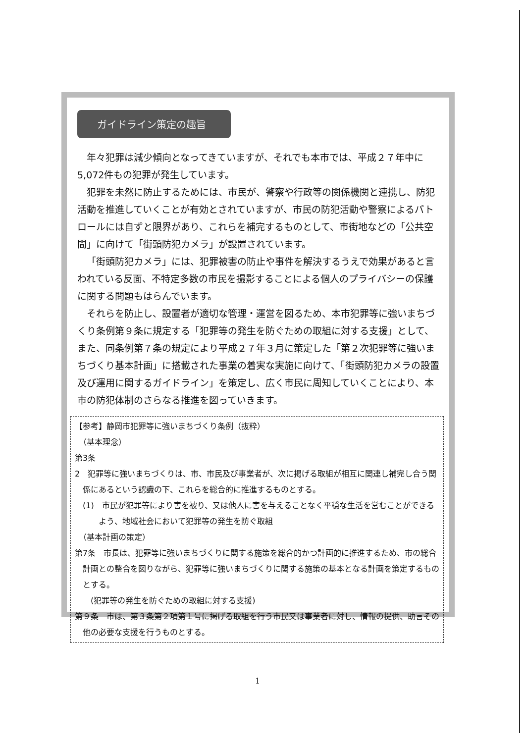ガイドライン策定の趣旨
年々犯罪は減少傾向となってきていますが、それでも本市では、平成２７年中に5,072件もの犯罪が発生しています。
犯罪を未然に防止するためには、市民が、警察や行政等の関係機関と連携し、防犯活動を推進していくことが有効とされていますが、市民の防犯活動や警察によるパトロールには自ずと限界があり、これらを補完するものとして、市街地などの「公共空間」に向けて「街頭防犯カメラ」が設置されています。
「街頭防犯カメラ」には、犯罪被害の防止や事件を解決するうえで効果があると言われている反面、不特定多数の市民を撮影することによる個人のプライバシーの保護に関する問題もはらんでいます。
それらを防止し、設置者が適切な管理・運営を図るため、本市犯罪等に強いまちづくり条例第９条に規定する「犯罪等の発生を防ぐための取組に対する支援」として、また、同条例第７条の規定により平成２７年３月に策定した「第２次犯罪等に強いまちづくり基本計画」に搭載された事業の着実な実施に向けて、「街頭防犯カメラの設置及び運用に関するガイドライン」を策定し、広く市民に周知していくことにより、本市の防犯体制のさらなる推進を図っていきます。
【参考】静岡市犯罪等に強いまちづくり条例（抜粋）
　（基本理念）
第3条
2　犯罪等に強いまちづくりは、市、市民及び事業者が、次に掲げる取組が相互に関連し補完し合う関係にあるという認識の下、これらを総合的に推進するものとする。
(1)　市民が犯罪等により害を被り、又は他人に害を与えることなく平穏な生活を営むことができるよう、地域社会において犯罪等の発生を防ぐ取組
　（基本計画の策定）
第7条　市長は、犯罪等に強いまちづくりに関する施策を総合的かつ計画的に推進するため、市の総合計画との整合を図りながら、犯罪等に強いまちづくりに関する施策の基本となる計画を策定するものとする。
　　(犯罪等の発生を防ぐための取組に対する支援)
第９条　市は、第３条第２項第１号に掲げる取組を行う市民又は事業者に対し、情報の提供、助言その他の必要な支援を行うものとする。
1